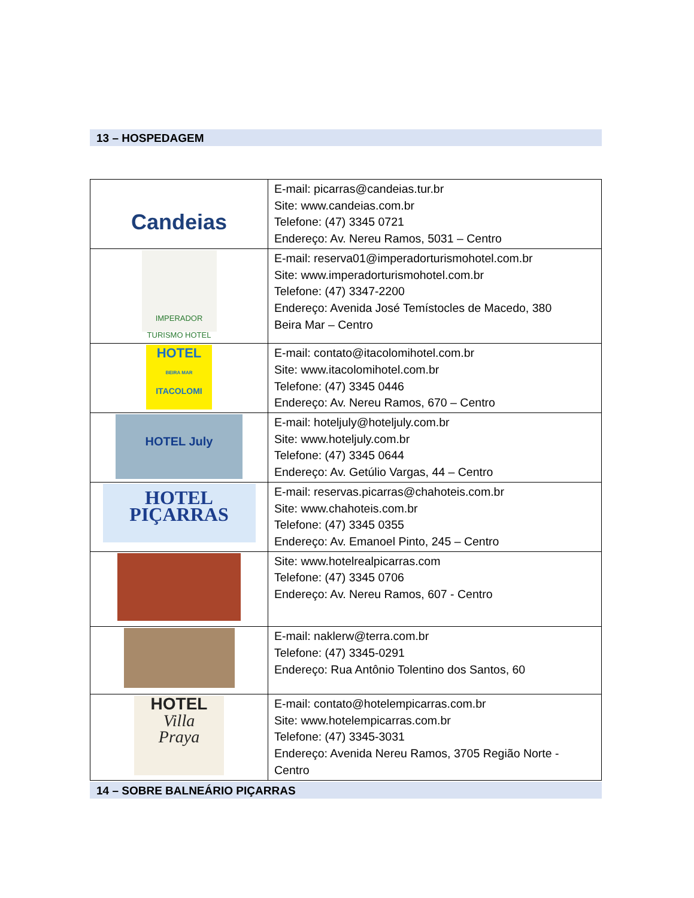13 – HOSPEDAGEM
| Candeias | E-mail: picarras@candeias.tur.br Site: www.candeias.com.br Telefone: (47) 3345 0721 Endereço: Av. Nereu Ramos, 5031 – Centro |
| IMPERADOR TURISMO HOTEL | E-mail: reserva01@imperadorturismohotel.com.br Site: www.imperadorturismohotel.com.br Telefone: (47) 3347-2200 Endereço: Avenida José Temístocles de Macedo, 380 Beira Mar – Centro |
| HOTEL BEIRA MAR ITACOLOMI | E-mail: contato@itacolomihotel.com.br Site: www.itacolomihotel.com.br Telefone: (47) 3345 0446 Endereço: Av. Nereu Ramos, 670 – Centro |
| HOTEL July | E-mail: hoteljuly@hoteljuly.com.br Site: www.hoteljuly.com.br Telefone: (47) 3345 0644 Endereço: Av. Getúlio Vargas, 44 – Centro |
| HOTEL PIÇARRAS | E-mail: reservas.picarras@chahoteis.com.br Site: www.chahoteis.com.br Telefone: (47) 3345 0355 Endereço: Av. Emanoel Pinto, 245 – Centro |
| | Site: www.hotelrealpicarras.com Telefone: (47) 3345 0706 Endereço: Av. Nereu Ramos, 607 - Centro |
| | E-mail: naklerw@terra.com.br Telefone: (47) 3345-0291 Endereço: Rua Antônio Tolentino dos Santos, 60 |
| HOTEL Villa Praya | E-mail: contato@hotelempicarras.com.br Site: www.hotelempicarras.com.br Telefone: (47) 3345-3031 Endereço: Avenida Nereu Ramos, 3705 Região Norte - Centro |
14 – SOBRE BALNEÁRIO PIÇARRAS